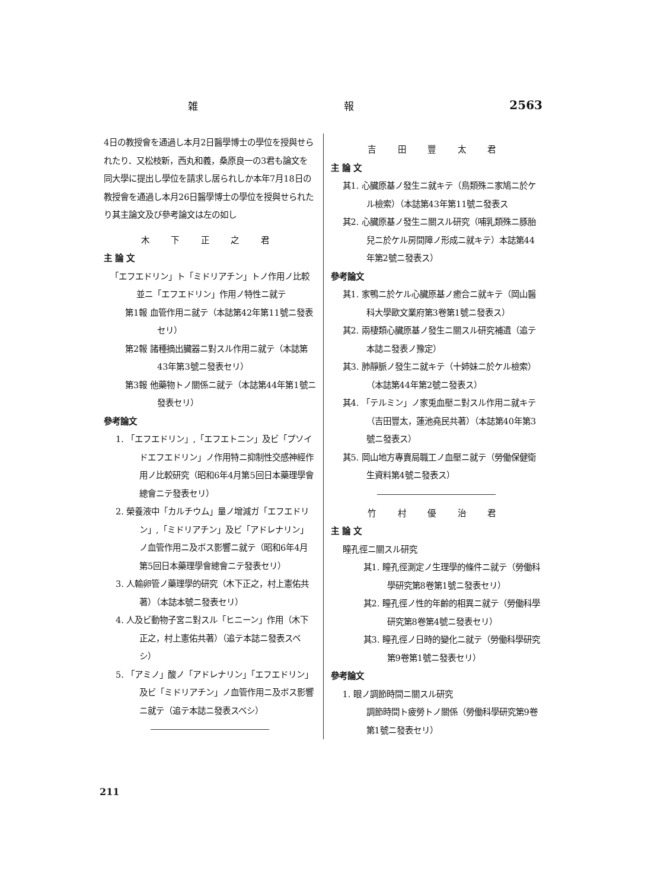雑 報 2563
4日の教授會を通過し本月2日醫學博士の學位を授與せられたり．又松枝新，西丸和義，桑原良一の3君も論文を同大學に提出し學位を請求し居られしか本年7月18日の教授會を通過し本月26日醫學博士の學位を授與せられたり其主論文及び參考論文は左の如し
木 下 正 之 君
主 論 文
「エフエドリン」ト「ミドリアチン」トノ作用ノ比較並ニ「エフエドリン」作用ノ特性ニ就テ
第1報 血管作用ニ就テ（本誌第42年第11號ニ發表セリ）
第2報 諸種摘出臟器ニ對スル作用ニ就テ（本誌第43年第3號ニ發表セリ）
第3報 他藥物トノ關係ニ就テ（本誌第44年第1號ニ發表セリ）
參考論文
1. 「エフエドリン」,「エフエトニン」及ビ「プソイドエフエドリン」ノ作用特ニ抑制性交感神經作用ノ比較研究（昭和6年4月第5回日本藥理學會總會ニテ發表セリ）
2. 榮養液中「カルチウム」量ノ增減ガ「エフエドリン」,「ミドリアチン」及ビ「アドレナリン」ノ血管作用ニ及ボス影響ニ就テ（昭和6年4月第5回日本藥理學會總會ニテ發表セリ）
3. 人輸卵管ノ藥理學的研究（木下正之，村上憲佑共著）（本誌本號ニ發表セリ）
4. 人及ビ動物子宮ニ對スル「ヒニーン」作用（木下正之，村上憲佑共著）（追テ本誌ニ發表スベシ）
5. 「アミノ」酸ノ「アドレナリン」「エフエドリン」及ビ「ミドリアチン」ノ血管作用ニ及ボス影響ニ就テ（追テ本誌ニ發表スベシ）
吉 田 豐 太 君
主 論 文
其1. 心臟原基ノ發生ニ就キテ（鳥類殊ニ家鳩ニ於ケル檢索）（本誌第43年第11號ニ發表ス
其2. 心臟原基ノ發生ニ關スル研究（哺乳類殊ニ豚胎兒ニ於ケル房間障ノ形成ニ就キテ）本誌第44年第2號ニ發表ス）
參考論文
其1. 家鴨ニ於ケル心臟原基ノ癒合ニ就キテ（岡山醫科大學歐文業府第3卷第1號ニ發表ス）
其2. 兩棲類心臟原基ノ發生ニ關スル研究補遺（追テ本誌ニ發表ノ豫定）
其3. 肺靜脈ノ發生ニ就キテ（十姉妹ニ於ケル檢索）（本誌第44年第2號ニ發表ス）
其4. 「テルミン」ノ家兎血壓ニ對スル作用ニ就キテ（吉田豐太，蓮池堯民共著）（本誌第40年第3號ニ發表ス）
其5. 岡山地方專賣局職工ノ血壓ニ就テ（勞働保健衛生資料第4號ニ發表ス）
竹 村 優 治 君
主 論 文
瞳孔徑ニ關スル研究
其1. 瞳孔徑測定ノ生理學的條件ニ就テ（勞働科學研究第8卷第1號ニ發表セリ）
其2. 瞳孔徑ノ性的年齡的相異ニ就テ（勞働科學研究第8卷第4號ニ發表セリ）
其3. 瞳孔徑ノ日時的變化ニ就テ（勞働科學研究第9卷第1號ニ發表セリ）
參考論文
1. 眼ノ調節時間ニ關スル研究
調節時間ト疲勞トノ關係（勞働科學研究第9卷第1號ニ發表セリ）
211